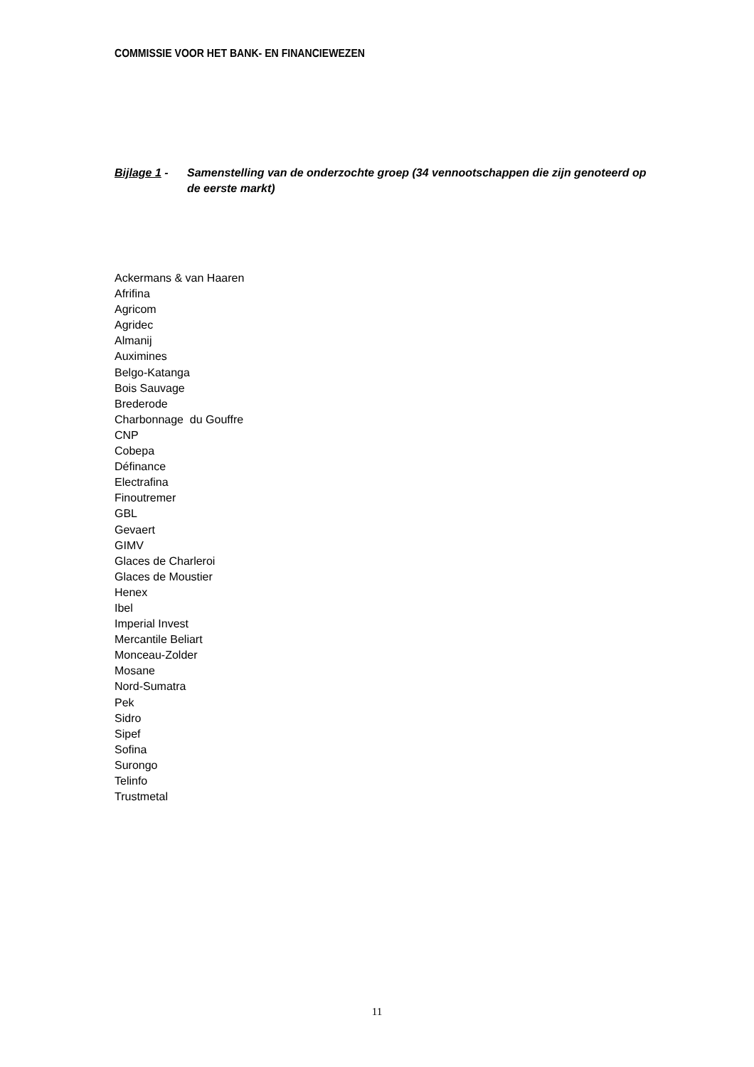COMMISSIE VOOR HET BANK- EN FINANCIEWEZEN
Bijlage 1 -
Samenstelling van de onderzochte groep (34 vennootschappen die zijn genoteerd op de eerste markt)
Ackermans & van Haaren
Afrifina
Agricom
Agridec
Almanij
Auximines
Belgo-Katanga
Bois Sauvage
Brederode
Charbonnage du Gouffre
CNP
Cobepa
Définance
Electrafina
Finoutremer
GBL
Gevaert
GIMV
Glaces de Charleroi
Glaces de Moustier
Henex
Ibel
Imperial Invest
Mercantile Beliart
Monceau-Zolder
Mosane
Nord-Sumatra
Pek
Sidro
Sipef
Sofina
Surongo
Telinfo
Trustmetal
11